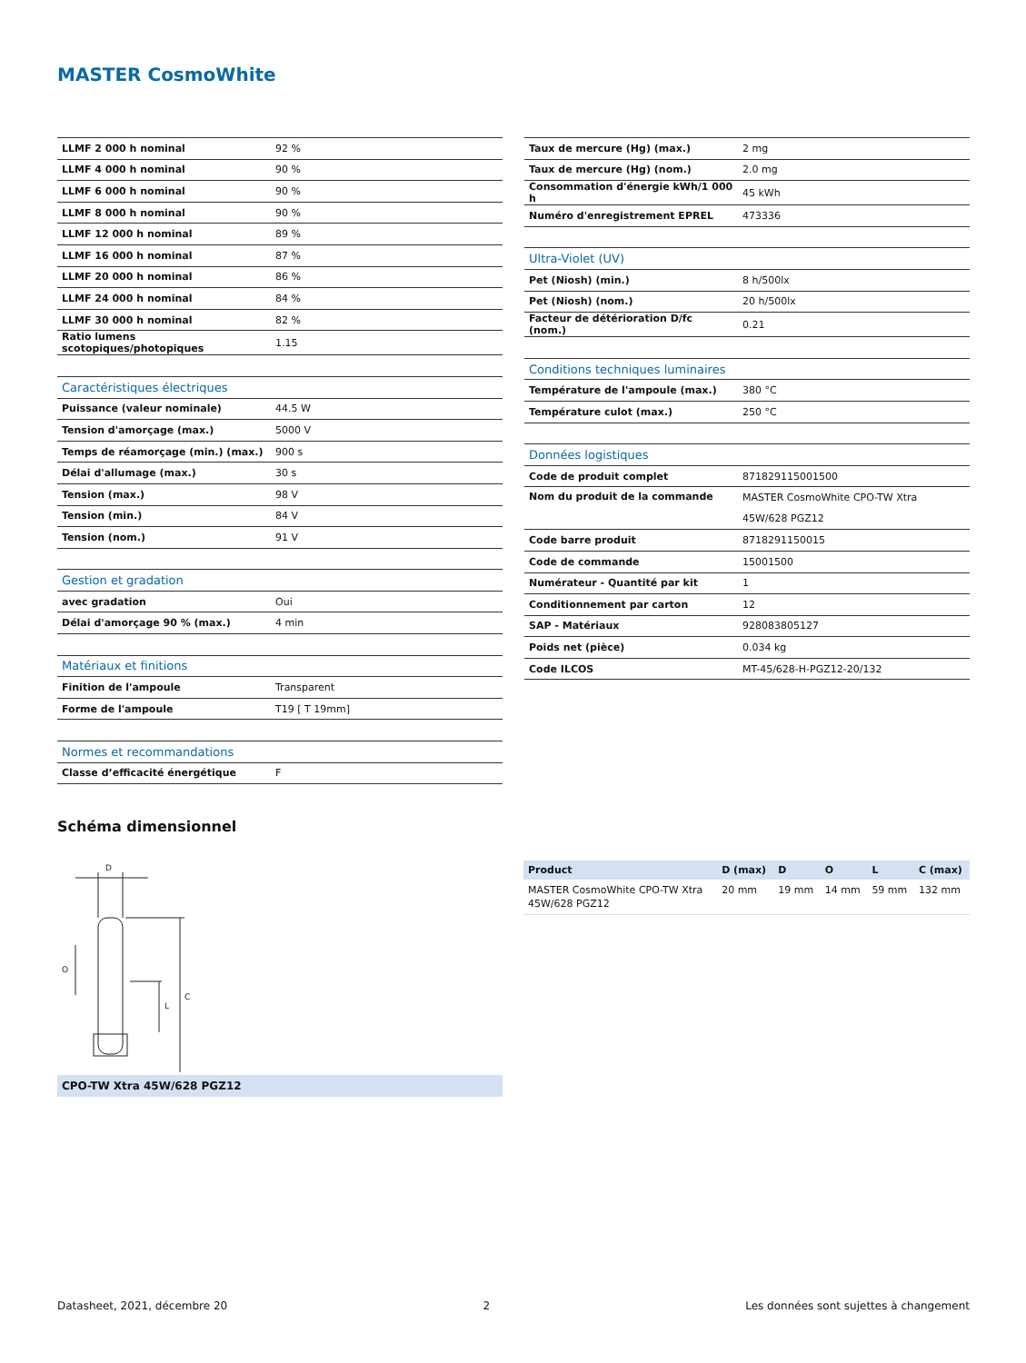MASTER CosmoWhite
| LLMF 2 000 h nominal | 92 % |
| LLMF 4 000 h nominal | 90 % |
| LLMF 6 000 h nominal | 90 % |
| LLMF 8 000 h nominal | 90 % |
| LLMF 12 000 h nominal | 89 % |
| LLMF 16 000 h nominal | 87 % |
| LLMF 20 000 h nominal | 86 % |
| LLMF 24 000 h nominal | 84 % |
| LLMF 30 000 h nominal | 82 % |
| Ratio lumens scotopiques/photopiques | 1.15 |
| Caractéristiques électriques | |
| Puissance (valeur nominale) | 44.5 W |
| Tension d'amorçage (max.) | 5000 V |
| Temps de réamorçage (min.) (max.) | 900 s |
| Délai d'allumage (max.) | 30 s |
| Tension (max.) | 98 V |
| Tension (min.) | 84 V |
| Tension (nom.) | 91 V |
| Gestion et gradation | |
| avec gradation | Oui |
| Délai d'amorçage 90 % (max.) | 4 min |
| Matériaux et finitions | |
| Finition de l'ampoule | Transparent |
| Forme de l'ampoule | T19 [ T 19mm] |
| Normes et recommandations | |
| Classe d’efficacité énergétique | F |
| Taux de mercure (Hg) (max.) | 2 mg |
| Taux de mercure (Hg) (nom.) | 2.0 mg |
| Consommation d'énergie kWh/1 000 h | 45 kWh |
| Numéro d'enregistrement EPREL | 473336 |
| Ultra-Violet (UV) | |
| Pet (Niosh) (min.) | 8 h/500lx |
| Pet (Niosh) (nom.) | 20 h/500lx |
| Facteur de détérioration D/fc (nom.) | 0.21 |
| Conditions techniques luminaires | |
| Température de l'ampoule (max.) | 380 °C |
| Température culot (max.) | 250 °C |
| Données logistiques | |
| Code de produit complet | 871829115001500 |
| Nom du produit de la commande | MASTER CosmoWhite CPO-TW Xtra 45W/628 PGZ12 |
| Code barre produit | 8718291150015 |
| Code de commande | 15001500 |
| Numérateur - Quantité par kit | 1 |
| Conditionnement par carton | 12 |
| SAP - Matériaux | 928083805127 |
| Poids net (pièce) | 0.034 kg |
| Code ILCOS | MT-45/628-H-PGZ12-20/132 |
Schéma dimensionnel
D
O
L
C
CPO-TW Xtra 45W/628 PGZ12
| Product | D (max) | D | O | L | C (max) |
| --- | --- | --- | --- | --- | --- |
| MASTER CosmoWhite CPO-TW Xtra 45W/628 PGZ12 | 20 mm | 19 mm | 14 mm | 59 mm | 132 mm |
Datasheet, 2021, décembre 20 2 Les données sont sujettes à changement